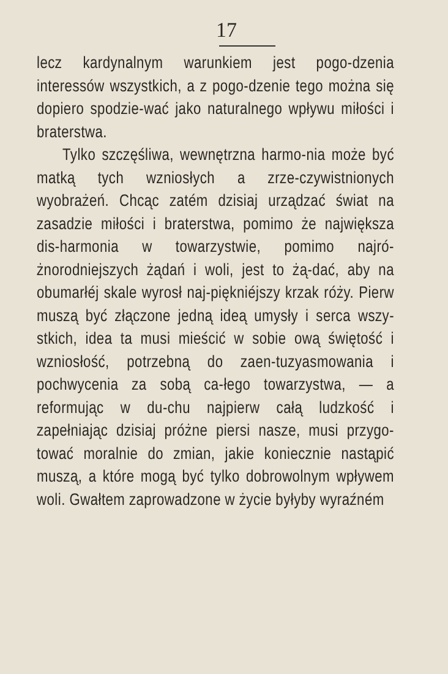17
lecz kardynalnym warunkiem jest pogo-dzenia interessów wszystkich, a z pogo-dzenie tego można się dopiero spodzie-wać jako naturalnego wpływu miłości i braterstwa.
Tylko szczęśliwa, wewnętrzna harmo-nia może być matką tych wzniosłych a zrze-czywistnionych wyobrażeń. Chcąc zatém dzisiaj urządzać świat na zasadzie miłości i braterstwa, pomimo że największa dis-harmonia w towarzystwie, pomimo najró-żnorodniejszych żądań i woli, jest to żą-dać, aby na obumarłéj skale wyrosł naj-piękniéjszy krzak róży. Pierw muszą być złączone jedną ideą umysły i serca wszy-stkich, idea ta musi mieścić w sobie ową świętość i wzniosłość, potrzebną do zaen-tuzyasmowania i pochwycenia za sobą ca-łego towarzystwa, — a reformując w du-chu najpierw całą ludzkość i zapełniając dzisiaj próżne piersi nasze, musi przygo-tować moralnie do zmian, jakie koniecznie nastąpić muszą, a które mogą być tylko dobrowolnym wpływem woli. Gwałtem zaprowadzone w życie byłyby wyraźném